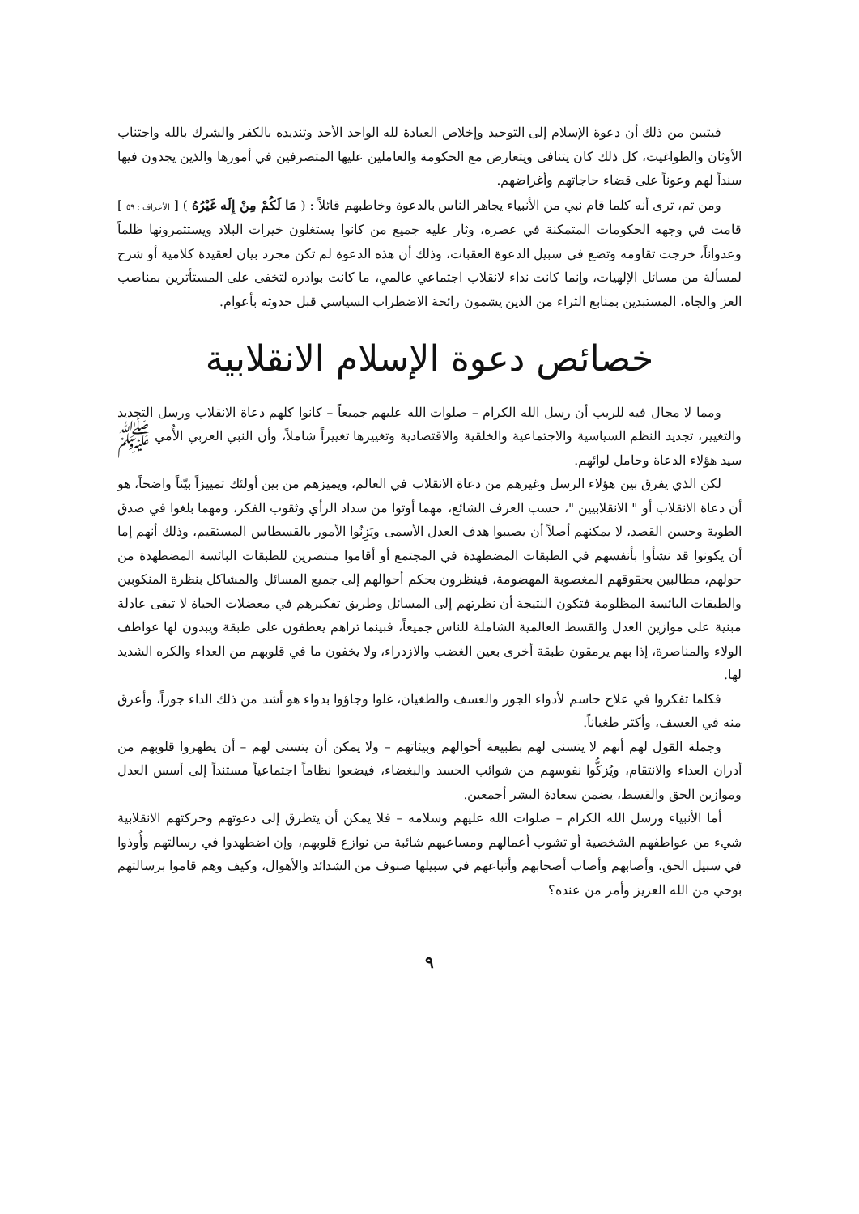فيتبين من ذلك أن دعوة الإسلام إلى التوحيد وإخلاص العبادة لله الواحد الأحد وتنديده بالكفر والشرك بالله واجتناب الأوثان والطواغيت، كل ذلك كان يتنافى ويتعارض مع الحكومة والعاملين عليها المتصرفين في أمورها والذين يجدون فيها سنداً لهم وعوناً على قضاء حاجاتهم وأغراضهم.
ومن ثم، ترى أنه كلما قام نبي من الأنبياء يجاهر الناس بالدعوة وخاطبهم قائلاً : ( مَا لَكُمْ مِنْ إِلَه غَيْرُهُ ) [ الأعراف : ٥٩ ] قامت في وجهه الحكومات المتمكنة في عصره، وثار عليه جميع من كانوا يستغلون خيرات البلاد ويستثمرونها ظلماً وعدواناً، خرجت تقاومه وتضع في سبيل الدعوة العقبات، وذلك أن هذه الدعوة لم تكن مجرد بيان لعقيدة كلامية أو شرح لمسألة من مسائل الإلهيات، وإنما كانت نداء لانقلاب اجتماعي عالمي، ما كانت بوادره لتخفى على المستأثرين بمناصب العز والجاه، المستبدين بمنابع الثراء من الذين يشمون رائحة الاضطراب السياسي قبل حدوثه بأعوام.
خصائص دعوة الإسلام الانقلابية
ومما لا مجال فيه للريب أن رسل الله الكرام – صلوات الله عليهم جميعاً – كانوا كلهم دعاة الانقلاب ورسل التجديد والتغيير، تجديد النظم السياسية والاجتماعية والخلقية والاقتصادية وتغييرها تغييراً شاملاً، وأن النبي العربي الأُمي ﷺ سيد هؤلاء الدعاة وحامل لوائهم.
لكن الذي يفرق بين هؤلاء الرسل وغيرهم من دعاة الانقلاب في العالم، ويميزهم من بين أولئك تمييزاً بيّناً واضحاً، هو أن دعاة الانقلاب أو " الانقلابيين "، حسب العرف الشائع، مهما أوتوا من سداد الرأي وثقوب الفكر، ومهما بلغوا في صدق الطوية وحسن القصد، لا يمكنهم أصلاً أن يصيبوا هدف العدل الأسمى ويَزِنُوا الأمور بالقسطاس المستقيم، وذلك أنهم إما أن يكونوا قد نشأوا بأنفسهم في الطبقات المضطهدة في المجتمع أو أقاموا منتصرين للطبقات البائسة المضطهدة من حولهم، مطالبين بحقوقهم المغصوبة المهضومة، فينظرون بحكم أحوالهم إلى جميع المسائل والمشاكل بنظرة المنكوبين والطبقات البائسة المظلومة فتكون النتيجة أن نظرتهم إلى المسائل وطريق تفكيرهم في معضلات الحياة لا تبقى عادلة مبنية على موازين العدل والقسط العالمية الشاملة للناس جميعاً، فبينما تراهم يعطفون على طبقة ويبدون لها عواطف الولاء والمناصرة، إذا بهم يرمقون طبقة أخرى بعين الغضب والازدراء، ولا يخفون ما في قلوبهم من العداء والكره الشديد لها.
فكلما تفكروا في علاج حاسم لأدواء الجور والعسف والطغيان، غلوا وجاؤوا بدواء هو أشد من ذلك الداء جوراً، وأعرق منه في العسف، وأكثر طغياناً.
وجملة القول لهم أنهم لا يتسنى لهم بطبيعة أحوالهم وبيئاتهم – ولا يمكن أن يتسنى لهم – أن يطهروا قلوبهم من أدران العداء والانتقام، ويُزكُّوا نفوسهم من شوائب الحسد والبغضاء، فيضعوا نظاماً اجتماعياً مستنداً إلى أسس العدل وموازين الحق والقسط، يضمن سعادة البشر أجمعين.
أما الأنبياء ورسل الله الكرام – صلوات الله عليهم وسلامه – فلا يمكن أن يتطرق إلى دعوتهم وحركتهم الانقلابية شيء من عواطفهم الشخصية أو تشوب أعمالهم ومساعيهم شائبة من نوازع قلوبهم، وإن اضطهدوا في رسالتهم وأُوذوا في سبيل الحق، وأصابهم وأصاب أصحابهم وأتباعهم في سبيلها صنوف من الشدائد والأهوال، وكيف وهم قاموا برسالتهم بوحي من الله العزيز وأمر من عنده؟
٩